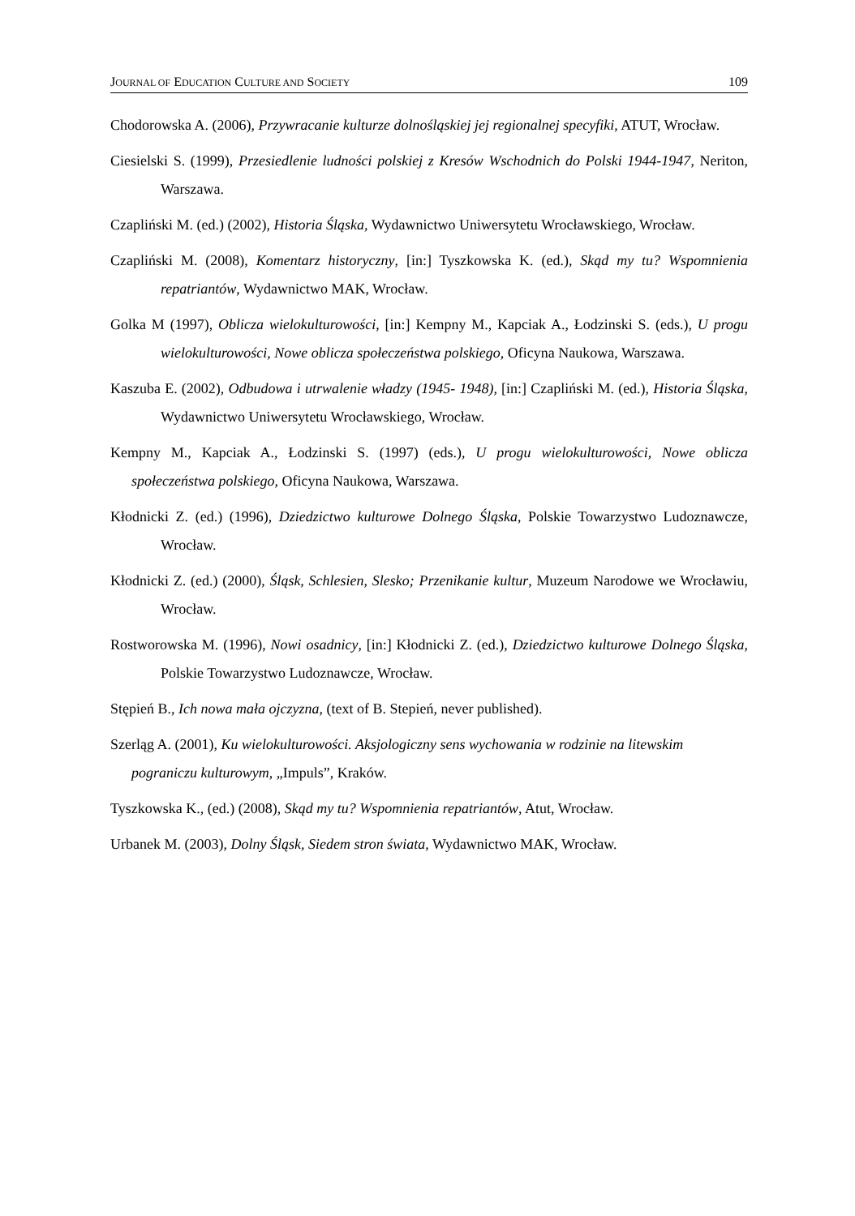JOURNAL OF EDUCATION CULTURE AND SOCIETY 109
Chodorowska A. (2006), Przywracanie kulturze dolnośląskiej jej regionalnej specyfiki, ATUT, Wrocław.
Ciesielski S. (1999), Przesiedlenie ludności polskiej z Kresów Wschodnich do Polski 1944-1947, Neriton, Warszawa.
Czapliński M. (ed.) (2002), Historia Śląska, Wydawnictwo Uniwersytetu Wrocławskiego, Wrocław.
Czapliński M. (2008), Komentarz historyczny, [in:] Tyszkowska K. (ed.), Skąd my tu? Wspomnienia repatriantów, Wydawnictwo MAK, Wrocław.
Golka M (1997), Oblicza wielokulturowości, [in:] Kempny M., Kapciak A., Łodzinski S. (eds.), U progu wielokulturowości, Nowe oblicza społeczeństwa polskiego, Oficyna Naukowa, Warszawa.
Kaszuba E. (2002), Odbudowa i utrwalenie władzy (1945- 1948), [in:] Czapliński M. (ed.), Historia Śląska, Wydawnictwo Uniwersytetu Wrocławskiego, Wrocław.
Kempny M., Kapciak A., Łodzinski S. (1997) (eds.), U progu wielokulturowości, Nowe oblicza społeczeństwa polskiego, Oficyna Naukowa, Warszawa.
Kłodnicki Z. (ed.) (1996), Dziedzictwo kulturowe Dolnego Śląska, Polskie Towarzystwo Ludoznawcze, Wrocław.
Kłodnicki Z. (ed.) (2000), Śląsk, Schlesien, Slesko; Przenikanie kultur, Muzeum Narodowe we Wrocławiu, Wrocław.
Rostworowska M. (1996), Nowi osadnicy, [in:] Kłodnicki Z. (ed.), Dziedzictwo kulturowe Dolnego Śląska, Polskie Towarzystwo Ludoznawcze, Wrocław.
Stępień B., Ich nowa mała ojczyzna, (text of B. Stepień, never published).
Szerląg A. (2001), Ku wielokulturowości. Aksjologiczny sens wychowania w rodzinie na litewskim pograniczu kulturowym, „Impuls”, Kraków.
Tyszkowska K., (ed.) (2008), Skąd my tu? Wspomnienia repatriantów, Atut, Wrocław.
Urbanek M. (2003), Dolny Śląsk, Siedem stron świata, Wydawnictwo MAK, Wrocław.